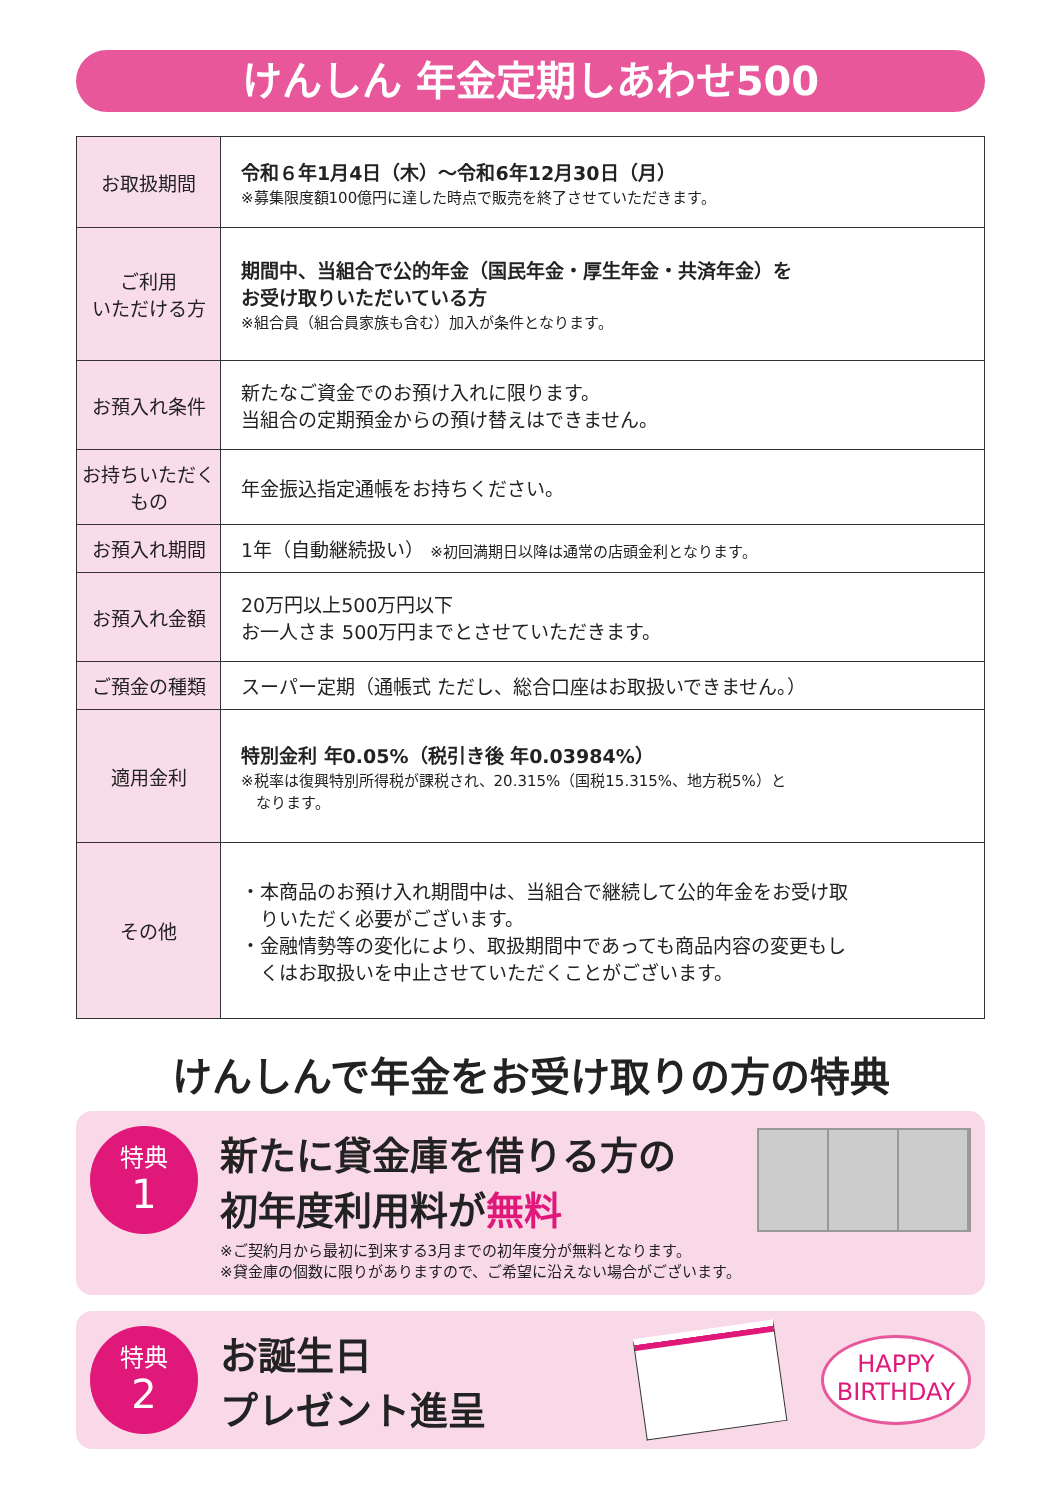けんしん 年金定期しあわせ500
| お取扱期間 | 令和６年1月4日（木）～令和6年12月30日（月） ※募集限度額100億円に達した時点で販売を終了させていただきます。 |
| ご利用 いただける方 | 期間中、当組合で公的年金（国民年金・厚生年金・共済年金）を お受け取りいただいている方 ※組合員（組合員家族も含む）加入が条件となります。 |
| お預入れ条件 | 新たなご資金でのお預け入れに限ります。 当組合の定期預金からの預け替えはできません。 |
| お持ちいただくもの | 年金振込指定通帳をお持ちください。 |
| お預入れ期間 | 1年（自動継続扱い） ※初回満期日以降は通常の店頭金利となります。 |
| お預入れ金額 | 20万円以上500万円以下 お一人さま 500万円までとさせていただきます。 |
| ご預金の種類 | スーパー定期（通帳式 ただし、総合口座はお取扱いできません。） |
| 適用金利 | 特別金利 年0.05%（税引き後 年0.03984%） ※税率は復興特別所得税が課税され、20.315%（国税15.315%、地方税5%）と なります。 |
| その他 | ・本商品のお預け入れ期間中は、当組合で継続して公的年金をお受け取 りいただく必要がございます。 ・金融情勢等の変化により、取扱期間中であっても商品内容の変更もし くはお取扱いを中止させていただくことがございます。 |
けんしんで年金をお受け取りの方の特典
特典
1
新たに貸金庫を借りる方の
初年度利用料が無料
※ご契約月から最初に到来する3月までの初年度分が無料となります。
※貸金庫の個数に限りがありますので、ご希望に沿えない場合がございます。
特典
2
お誕生日
プレゼント進呈
HAPPY
BIRTHDAY